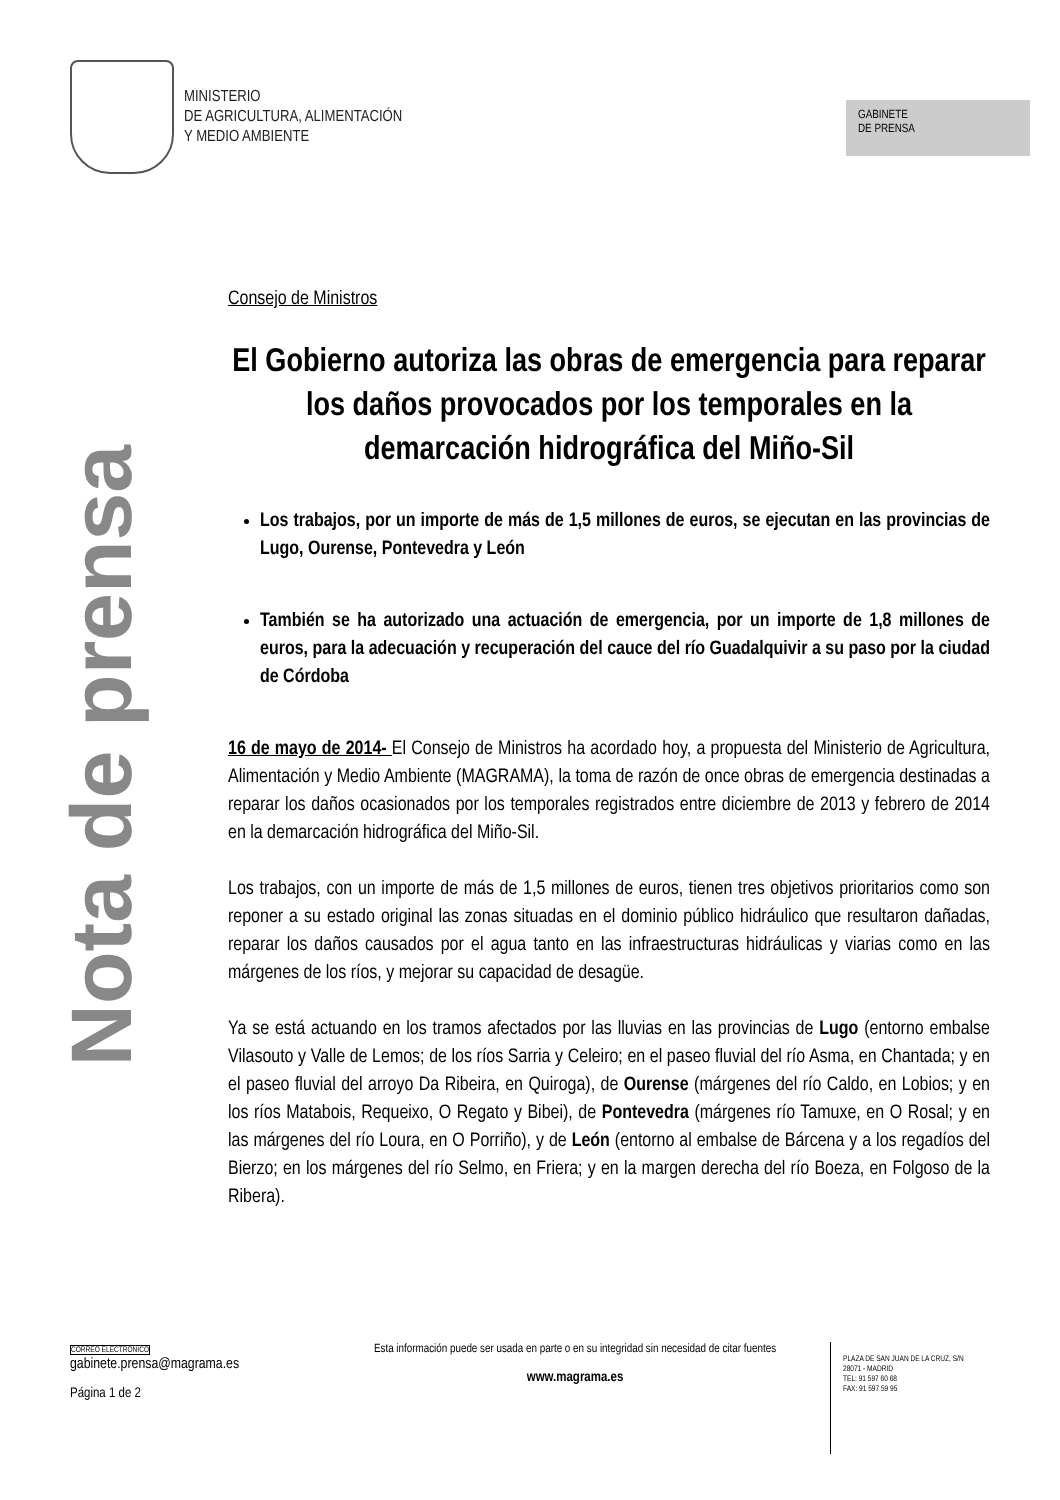MINISTERIO
DE AGRICULTURA, ALIMENTACIÓN
Y MEDIO AMBIENTE
GABINETE
DE PRENSA
Nota de prensa
Consejo de Ministros
El Gobierno autoriza las obras de emergencia para reparar los daños provocados por los temporales en la demarcación hidrográfica del Miño-Sil
Los trabajos, por un importe de más de 1,5 millones de euros, se ejecutan en las provincias de Lugo, Ourense, Pontevedra y León
También se ha autorizado una actuación de emergencia, por un importe de 1,8 millones de euros, para la adecuación y recuperación del cauce del río Guadalquivir a su paso por la ciudad de Córdoba
16 de mayo de 2014- El Consejo de Ministros ha acordado hoy, a propuesta del Ministerio de Agricultura, Alimentación y Medio Ambiente (MAGRAMA), la toma de razón de once obras de emergencia destinadas a reparar los daños ocasionados por los temporales registrados entre diciembre de 2013 y febrero de 2014 en la demarcación hidrográfica del Miño-Sil.
Los trabajos, con un importe de más de 1,5 millones de euros, tienen tres objetivos prioritarios como son reponer a su estado original las zonas situadas en el dominio público hidráulico que resultaron dañadas, reparar los daños causados por el agua tanto en las infraestructuras hidráulicas y viarias como en las márgenes de los ríos, y mejorar su capacidad de desagüe.
Ya se está actuando en los tramos afectados por las lluvias en las provincias de Lugo (entorno embalse Vilasouto y Valle de Lemos; de los ríos Sarria y Celeiro; en el paseo fluvial del río Asma, en Chantada; y en el paseo fluvial del arroyo Da Ribeira, en Quiroga), de Ourense (márgenes del río Caldo, en Lobios; y en los ríos Matabois, Requeixo, O Regato y Bibei), de Pontevedra (márgenes río Tamuxe, en O Rosal; y en las márgenes del río Loura, en O Porriño), y de León (entorno al embalse de Bárcena y a los regadíos del Bierzo; en los márgenes del río Selmo, en Friera; y en la margen derecha del río Boeza, en Folgoso de la Ribera).
CORREO ELECTRÓNICO
gabinete.prensa@magrama.es
Página 1 de 2
Esta información puede ser usada en parte o en su integridad sin necesidad de citar fuentes
www.magrama.es
PLAZA DE SAN JUAN DE LA CRUZ, S/N
28071 - MADRID
TEL: 91 597 60 68
FAX: 91 597 59 95